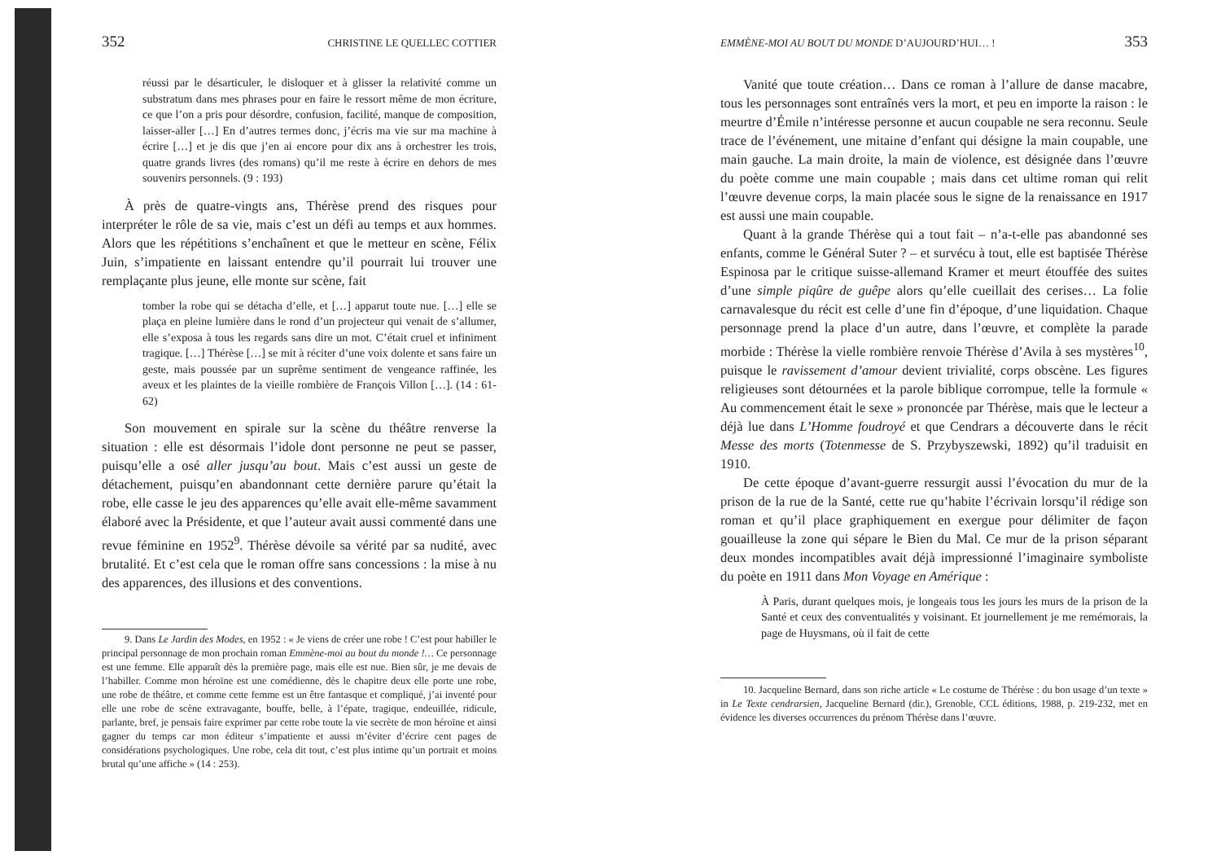352 CHRISTINE LE QUELLEC COTTIER
réussi par le désarticuler, le disloquer et à glisser la relativité comme un substratum dans mes phrases pour en faire le ressort même de mon écriture, ce que l’on a pris pour désordre, confusion, facilité, manque de composition, laisser-aller […] En d’autres termes donc, j’écris ma vie sur ma machine à écrire […] et je dis que j’en ai encore pour dix ans à orchestrer les trois, quatre grands livres (des romans) qu’il me reste à écrire en dehors de mes souvenirs personnels. (9 : 193)
À près de quatre-vingts ans, Thérèse prend des risques pour interpréter le rôle de sa vie, mais c’est un défi au temps et aux hommes. Alors que les répétitions s’enchaînent et que le metteur en scène, Félix Juin, s’impatiente en laissant entendre qu’il pourrait lui trouver une remplaçante plus jeune, elle monte sur scène, fait
tomber la robe qui se détacha d’elle, et […] apparut toute nue. […] elle se plaça en pleine lumière dans le rond d’un projecteur qui venait de s’allumer, elle s’exposa à tous les regards sans dire un mot. C’était cruel et infiniment tragique. […] Thérèse […] se mit à réciter d’une voix dolente et sans faire un geste, mais poussée par un suprême sentiment de vengeance raffinée, les aveux et les plaintes de la vieille rombière de François Villon […]. (14 : 61-62)
Son mouvement en spirale sur la scène du théâtre renverse la situation : elle est désormais l’idole dont personne ne peut se passer, puisqu’elle a osé aller jusqu’au bout. Mais c’est aussi un geste de détachement, puisqu’en abandonnant cette dernière parure qu’était la robe, elle casse le jeu des apparences qu’elle avait elle-même savamment élaboré avec la Présidente, et que l’auteur avait aussi commenté dans une revue féminine en 1952<sup>9</sup>. Thérèse dévoile sa vérité par sa nudité, avec brutalité. Et c’est cela que le roman offre sans concessions : la mise à nu des apparences, des illusions et des conventions.
9. Dans Le Jardin des Modes, en 1952 : « Je viens de créer une robe ! C’est pour habiller le principal personnage de mon prochain roman Emmène-moi au bout du monde !… Ce personnage est une femme. Elle apparaît dès la première page, mais elle est nue. Bien sûr, je me devais de l’habiller. Comme mon héroïne est une comédienne, dès le chapitre deux elle porte une robe, une robe de théâtre, et comme cette femme est un être fantasque et compliqué, j’ai inventé pour elle une robe de scène extravagante, bouffe, belle, à l’épate, tragique, endeuillée, ridicule, parlante, bref, je pensais faire exprimer par cette robe toute la vie secrète de mon héroïne et ainsi gagner du temps car mon éditeur s’impatiente et aussi m’éviter d’écrire cent pages de considérations psychologiques. Une robe, cela dit tout, c’est plus intime qu’un portrait et moins brutal qu’une affiche » (14 : 253).
EMMÈNE-MOI AU BOUT DU MONDE D’AUJOURD’HUI… ! 353
Vanité que toute création… Dans ce roman à l’allure de danse macabre, tous les personnages sont entraînés vers la mort, et peu en importe la raison : le meurtre d’Émile n’intéresse personne et aucun coupable ne sera reconnu. Seule trace de l’événement, une mitaine d’enfant qui désigne la main coupable, une main gauche. La main droite, la main de violence, est désignée dans l’œuvre du poète comme une main coupable ; mais dans cet ultime roman qui relit l’œuvre devenue corps, la main placée sous le signe de la renaissance en 1917 est aussi une main coupable.
Quant à la grande Thérèse qui a tout fait – n’a-t-elle pas abandonné ses enfants, comme le Général Suter ? – et survécu à tout, elle est baptisée Thérèse Espinosa par le critique suisse-allemand Kramer et meurt étouffée des suites d’une simple piqûre de guêpe alors qu’elle cueillait des cerises… La folie carnavalesque du récit est celle d’une fin d’époque, d’une liquidation. Chaque personnage prend la place d’un autre, dans l’œuvre, et complète la parade morbide : Thérèse la vielle rombière renvoie Thérèse d’Avila à ses mystères<sup>10</sup>, puisque le ravissement d’amour devient trivialité, corps obscène. Les figures religieuses sont détournées et la parole biblique corrompue, telle la formule « Au commencement était le sexe » prononcée par Thérèse, mais que le lecteur a déjà lue dans L’Homme foudroyé et que Cendrars a découverte dans le récit Messe des morts (Totenmesse de S. Przybyszewski, 1892) qu’il traduisit en 1910.
De cette époque d’avant-guerre ressurgit aussi l’évocation du mur de la prison de la rue de la Santé, cette rue qu’habite l’écrivain lorsqu’il rédige son roman et qu’il place graphiquement en exergue pour délimiter de façon gouailleuse la zone qui sépare le Bien du Mal. Ce mur de la prison séparant deux mondes incompatibles avait déjà impressionné l’imaginaire symboliste du poète en 1911 dans Mon Voyage en Amérique :
À Paris, durant quelques mois, je longeais tous les jours les murs de la prison de la Santé et ceux des conventualités y voisinant. Et journellement je me remémorais, la page de Huysmans, où il fait de cette
10. Jacqueline Bernard, dans son riche article « Le costume de Thérèse : du bon usage d’un texte » in Le Texte cendrarsien, Jacqueline Bernard (dir.), Grenoble, CCL éditions, 1988, p. 219-232, met en évidence les diverses occurrences du prénom Thérèse dans l’œuvre.